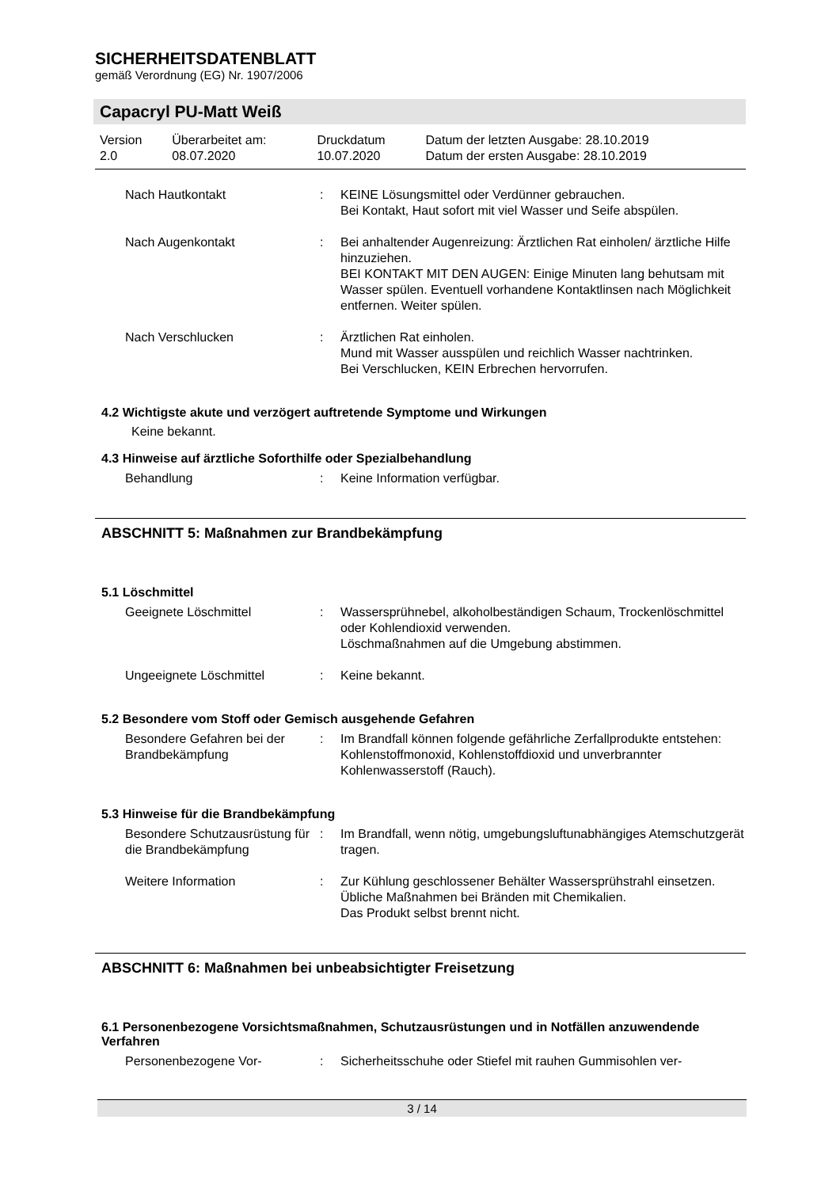SICHERHEITSDATENBLATT
gemäß Verordnung (EG) Nr. 1907/2006
Capacryl PU-Matt Weiß
| Version 2.0 | Überarbeitet am: 08.07.2020 | Druckdatum 10.07.2020 | Datum der letzten Ausgabe: 28.10.2019 Datum der ersten Ausgabe: 28.10.2019 |
| Nach Hautkontakt | : | KEINE Lösungsmittel oder Verdünner gebrauchen. Bei Kontakt, Haut sofort mit viel Wasser und Seife abspülen. |
| Nach Augenkontakt | : | Bei anhaltender Augenreizung: Ärztlichen Rat einholen/ ärztliche Hilfe hinzuziehen. BEI KONTAKT MIT DEN AUGEN: Einige Minuten lang behutsam mit Wasser spülen. Eventuell vorhandene Kontaktlinsen nach Möglichkeit entfernen. Weiter spülen. |
| Nach Verschlucken | : | Ärztlichen Rat einholen. Mund mit Wasser ausspülen und reichlich Wasser nachtrinken. Bei Verschlucken, KEIN Erbrechen hervorrufen. |
4.2 Wichtigste akute und verzögert auftretende Symptome und Wirkungen
Keine bekannt.
4.3 Hinweise auf ärztliche Soforthilfe oder Spezialbehandlung
| Behandlung | : | Keine Information verfügbar. |
ABSCHNITT 5: Maßnahmen zur Brandbekämpfung
5.1 Löschmittel
| Geeignete Löschmittel | : | Wassersprühnebel, alkoholbeständigen Schaum, Trockenlöschmittel oder Kohlendioxid verwenden. Löschmaßnahmen auf die Umgebung abstimmen. |
| Ungeeignete Löschmittel | : | Keine bekannt. |
5.2 Besondere vom Stoff oder Gemisch ausgehende Gefahren
| Besondere Gefahren bei der Brandbekämpfung | : | Im Brandfall können folgende gefährliche Zerfallprodukte entstehen: Kohlenstoffmonoxid, Kohlenstoffdioxid und unverbrannter Kohlenwasserstoff (Rauch). |
5.3 Hinweise für die Brandbekämpfung
| Besondere Schutzausrüstung für die Brandbekämpfung | : | Im Brandfall, wenn nötig, umgebungsluftunabhängiges Atemschutzgerät tragen. |
| Weitere Information | : | Zur Kühlung geschlossener Behälter Wassersprühstrahl einsetzen. Übliche Maßnahmen bei Bränden mit Chemikalien. Das Produkt selbst brennt nicht. |
ABSCHNITT 6: Maßnahmen bei unbeabsichtigter Freisetzung
6.1 Personenbezogene Vorsichtsmaßnahmen, Schutzausrüstungen und in Notfällen anzuwendende Verfahren
| Personenbezogene Vor- | : | Sicherheitsschuhe oder Stiefel mit rauhen Gummisohlen ver- |
3 / 14